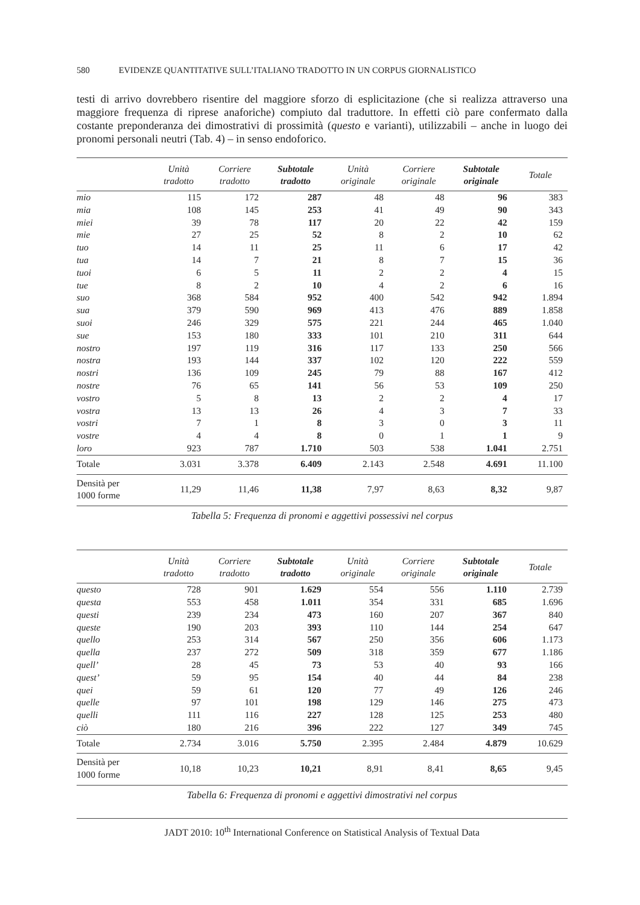580 EVIDENZE QUANTITATIVE SULL’ITALIANO TRADOTTO IN UN CORPUS GIORNALISTICO
testi di arrivo dovrebbero risentire del maggiore sforzo di esplicitazione (che si realizza attraverso una maggiore frequenza di riprese anaforiche) compiuto dal traduttore. In effetti ciò pare confermato dalla costante preponderanza dei dimostrativi di prossimità (questo e varianti), utilizzabili – anche in luogo dei pronomi personali neutri (Tab. 4) – in senso endoforico.
| | Unità tradotto | Corriere tradotto | Subtotale tradotto | Unità originale | Corriere originale | Subtotale originale | Totale |
| --- | --- | --- | --- | --- | --- | --- | --- |
| mio | 115 | 172 | 287 | 48 | 48 | 96 | 383 |
| mia | 108 | 145 | 253 | 41 | 49 | 90 | 343 |
| miei | 39 | 78 | 117 | 20 | 22 | 42 | 159 |
| mie | 27 | 25 | 52 | 8 | 2 | 10 | 62 |
| tuo | 14 | 11 | 25 | 11 | 6 | 17 | 42 |
| tua | 14 | 7 | 21 | 8 | 7 | 15 | 36 |
| tuoi | 6 | 5 | 11 | 2 | 2 | 4 | 15 |
| tue | 8 | 2 | 10 | 4 | 2 | 6 | 16 |
| suo | 368 | 584 | 952 | 400 | 542 | 942 | 1.894 |
| sua | 379 | 590 | 969 | 413 | 476 | 889 | 1.858 |
| suoi | 246 | 329 | 575 | 221 | 244 | 465 | 1.040 |
| sue | 153 | 180 | 333 | 101 | 210 | 311 | 644 |
| nostro | 197 | 119 | 316 | 117 | 133 | 250 | 566 |
| nostra | 193 | 144 | 337 | 102 | 120 | 222 | 559 |
| nostri | 136 | 109 | 245 | 79 | 88 | 167 | 412 |
| nostre | 76 | 65 | 141 | 56 | 53 | 109 | 250 |
| vostro | 5 | 8 | 13 | 2 | 2 | 4 | 17 |
| vostra | 13 | 13 | 26 | 4 | 3 | 7 | 33 |
| vostri | 7 | 1 | 8 | 3 | 0 | 3 | 11 |
| vostre | 4 | 4 | 8 | 0 | 1 | 1 | 9 |
| loro | 923 | 787 | 1.710 | 503 | 538 | 1.041 | 2.751 |
| Totale | 3.031 | 3.378 | 6.409 | 2.143 | 2.548 | 4.691 | 11.100 |
| Densità per 1000 forme | 11,29 | 11,46 | 11,38 | 7,97 | 8,63 | 8,32 | 9,87 |
Tabella 5: Frequenza di pronomi e aggettivi possessivi nel corpus
| | Unità tradotto | Corriere tradotto | Subtotale tradotto | Unità originale | Corriere originale | Subtotale originale | Totale |
| --- | --- | --- | --- | --- | --- | --- | --- |
| questo | 728 | 901 | 1.629 | 554 | 556 | 1.110 | 2.739 |
| questa | 553 | 458 | 1.011 | 354 | 331 | 685 | 1.696 |
| questi | 239 | 234 | 473 | 160 | 207 | 367 | 840 |
| queste | 190 | 203 | 393 | 110 | 144 | 254 | 647 |
| quello | 253 | 314 | 567 | 250 | 356 | 606 | 1.173 |
| quella | 237 | 272 | 509 | 318 | 359 | 677 | 1.186 |
| quell’ | 28 | 45 | 73 | 53 | 40 | 93 | 166 |
| quest’ | 59 | 95 | 154 | 40 | 44 | 84 | 238 |
| quei | 59 | 61 | 120 | 77 | 49 | 126 | 246 |
| quelle | 97 | 101 | 198 | 129 | 146 | 275 | 473 |
| quelli | 111 | 116 | 227 | 128 | 125 | 253 | 480 |
| ciò | 180 | 216 | 396 | 222 | 127 | 349 | 745 |
| Totale | 2.734 | 3.016 | 5.750 | 2.395 | 2.484 | 4.879 | 10.629 |
| Densità per 1000 forme | 10,18 | 10,23 | 10,21 | 8,91 | 8,41 | 8,65 | 9,45 |
Tabella 6: Frequenza di pronomi e aggettivi dimostrativi nel corpus
JADT 2010: 10<sup>th</sup> International Conference on Statistical Analysis of Textual Data